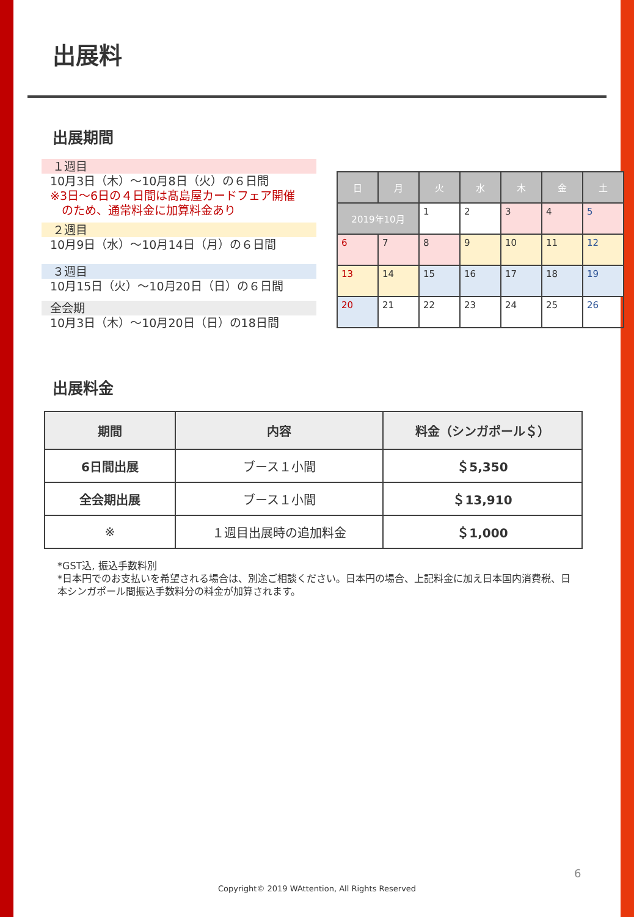出展料
出展期間
１週目
10月3日（木）～10月8日（火）の６日間
※3日～6日の４日間は髙島屋カードフェア開催
　のため、通常料金に加算料金あり
２週目
10月9日（水）～10月14日（月）の６日間
３週目
10月15日（火）～10月20日（日）の６日間
全会期
10月3日（木）～10月20日（日）の18日間
| 日 | 月 | 火 | 水 | 木 | 金 | 土 |
| 2019年10月 | | 1 | 2 | 3 | 4 | 5 |
| 6 | 7 | 8 | 9 | 10 | 11 | 12 |
| 13 | 14 | 15 | 16 | 17 | 18 | 19 |
| 20 | 21 | 22 | 23 | 24 | 25 | 26 |
出展料金
| 期間 | 内容 | 料金（シンガポール＄） |
| --- | --- | --- |
| 6日間出展 | ブース１小間 | ＄5,350 |
| 全会期出展 | ブース１小間 | ＄13,910 |
| ※ | １週目出展時の追加料金 | ＄1,000 |
*GST込, 振込手数料別
*日本円でのお支払いを希望される場合は、別途ご相談ください。日本円の場合、上記料金に加え日本国内消費税、日本シンガポール間振込手数料分の料金が加算されます。
6
Copyright© 2019 WAttention, All Rights Reserved